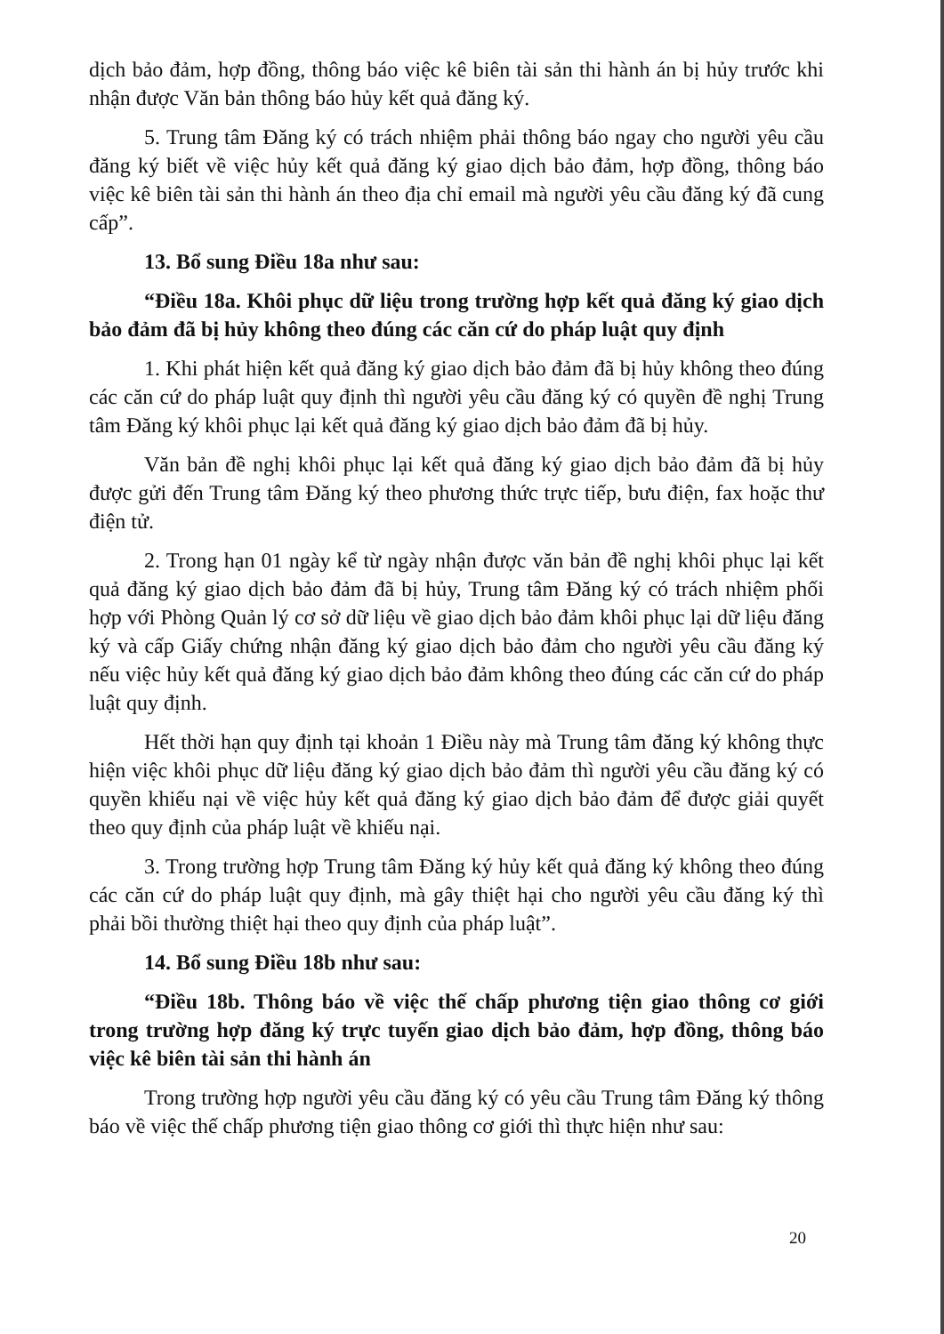dịch bảo đảm, hợp đồng, thông báo việc kê biên tài sản thi hành án bị hủy trước khi nhận được Văn bản thông báo hủy kết quả đăng ký.
5. Trung tâm Đăng ký có trách nhiệm phải thông báo ngay cho người yêu cầu đăng ký biết về việc hủy kết quả đăng ký giao dịch bảo đảm, hợp đồng, thông báo việc kê biên tài sản thi hành án theo địa chỉ email mà người yêu cầu đăng ký đã cung cấp”.
13. Bổ sung Điều 18a như sau:
“Điều 18a. Khôi phục dữ liệu trong trường hợp kết quả đăng ký giao dịch bảo đảm đã bị hủy không theo đúng các căn cứ do pháp luật quy định
1. Khi phát hiện kết quả đăng ký giao dịch bảo đảm đã bị hủy không theo đúng các căn cứ do pháp luật quy định thì người yêu cầu đăng ký có quyền đề nghị Trung tâm Đăng ký khôi phục lại kết quả đăng ký giao dịch bảo đảm đã bị hủy.
Văn bản đề nghị khôi phục lại kết quả đăng ký giao dịch bảo đảm đã bị hủy được gửi đến Trung tâm Đăng ký theo phương thức trực tiếp, bưu điện, fax hoặc thư điện tử.
2. Trong hạn 01 ngày kể từ ngày nhận được văn bản đề nghị khôi phục lại kết quả đăng ký giao dịch bảo đảm đã bị hủy, Trung tâm Đăng ký có trách nhiệm phối hợp với Phòng Quản lý cơ sở dữ liệu về giao dịch bảo đảm khôi phục lại dữ liệu đăng ký và cấp Giấy chứng nhận đăng ký giao dịch bảo đảm cho người yêu cầu đăng ký nếu việc hủy kết quả đăng ký giao dịch bảo đảm không theo đúng các căn cứ do pháp luật quy định.
Hết thời hạn quy định tại khoản 1 Điều này mà Trung tâm đăng ký không thực hiện việc khôi phục dữ liệu đăng ký giao dịch bảo đảm thì người yêu cầu đăng ký có quyền khiếu nại về việc hủy kết quả đăng ký giao dịch bảo đảm để được giải quyết theo quy định của pháp luật về khiếu nại.
3. Trong trường hợp Trung tâm Đăng ký hủy kết quả đăng ký không theo đúng các căn cứ do pháp luật quy định, mà gây thiệt hại cho người yêu cầu đăng ký thì phải bồi thường thiệt hại theo quy định của pháp luật”.
14. Bổ sung Điều 18b như sau:
“Điều 18b. Thông báo về việc thế chấp phương tiện giao thông cơ giới trong trường hợp đăng ký trực tuyến giao dịch bảo đảm, hợp đồng, thông báo việc kê biên tài sản thi hành án
Trong trường hợp người yêu cầu đăng ký có yêu cầu Trung tâm Đăng ký thông báo về việc thế chấp phương tiện giao thông cơ giới thì thực hiện như sau:
20